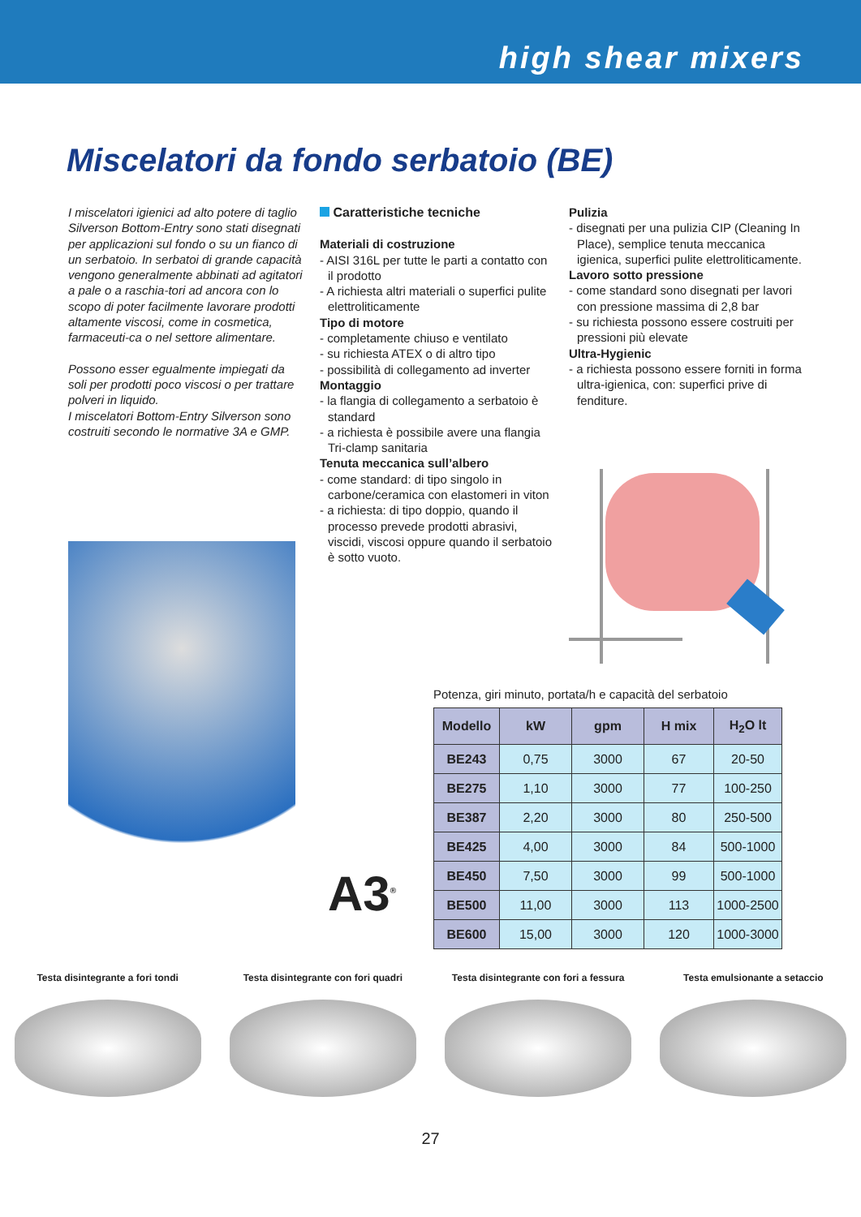high shear mixers
Miscelatori da fondo serbatoio (BE)
I miscelatori igienici ad alto potere di taglio Silverson Bottom-Entry sono stati disegnati per applicazioni sul fondo o su un fianco di un serbatoio. In serbatoi di grande capacità vengono generalmente abbinati ad agitatori a pale o a raschia-tori ad ancora con lo scopo di poter facilmente lavorare prodotti altamente viscosi, come in cosmetica, farmaceuti-ca o nel settore alimentare.
Possono esser egualmente impiegati da soli per prodotti poco viscosi o per trattare polveri in liquido.
I miscelatori Bottom-Entry Silverson sono costruiti secondo le normative 3A e GMP.
Caratteristiche tecniche
Materiali di costruzione
- AISI 316L per tutte le parti a contatto con il prodotto
- A richiesta altri materiali o superfici pulite elettroliticamente
Tipo di motore
- completamente chiuso e ventilato
- su richiesta ATEX o di altro tipo
- possibilità di collegamento ad inverter
Montaggio
- la flangia di collegamento a serbatoio è standard
- a richiesta è possibile avere una flangia Tri-clamp sanitaria
Tenuta meccanica sull’albero
- come standard: di tipo singolo in carbone/ceramica con elastomeri in viton
- a richiesta: di tipo doppio, quando il processo prevede prodotti abrasivi, viscidi, viscosi oppure quando il serbatoio è sotto vuoto.
Pulizia
- disegnati per una pulizia CIP (Cleaning In Place), semplice tenuta meccanica igienica, superfici pulite elettroliticamente.
Lavoro sotto pressione
- come standard sono disegnati per lavori con pressione massima di 2,8 bar
- su richiesta possono essere costruiti per pressioni più elevate
Ultra-Hygienic
- a richiesta possono essere forniti in forma ultra-igienica, con: superfici prive di fenditure.
A3<sup>®</sup>
Potenza, giri minuto, portata/h e capacità del serbatoio
| Modello | kW | gpm | H mix | H<sub>2</sub>O lt |
| --- | --- | --- | --- | --- |
| BE243 | 0,75 | 3000 | 67 | 20-50 |
| BE275 | 1,10 | 3000 | 77 | 100-250 |
| BE387 | 2,20 | 3000 | 80 | 250-500 |
| BE425 | 4,00 | 3000 | 84 | 500-1000 |
| BE450 | 7,50 | 3000 | 99 | 500-1000 |
| BE500 | 11,00 | 3000 | 113 | 1000-2500 |
| BE600 | 15,00 | 3000 | 120 | 1000-3000 |
Testa disintegrante a fori tondi
Testa disintegrante con fori quadri
Testa disintegrante con fori a fessura
Testa emulsionante a setaccio
27